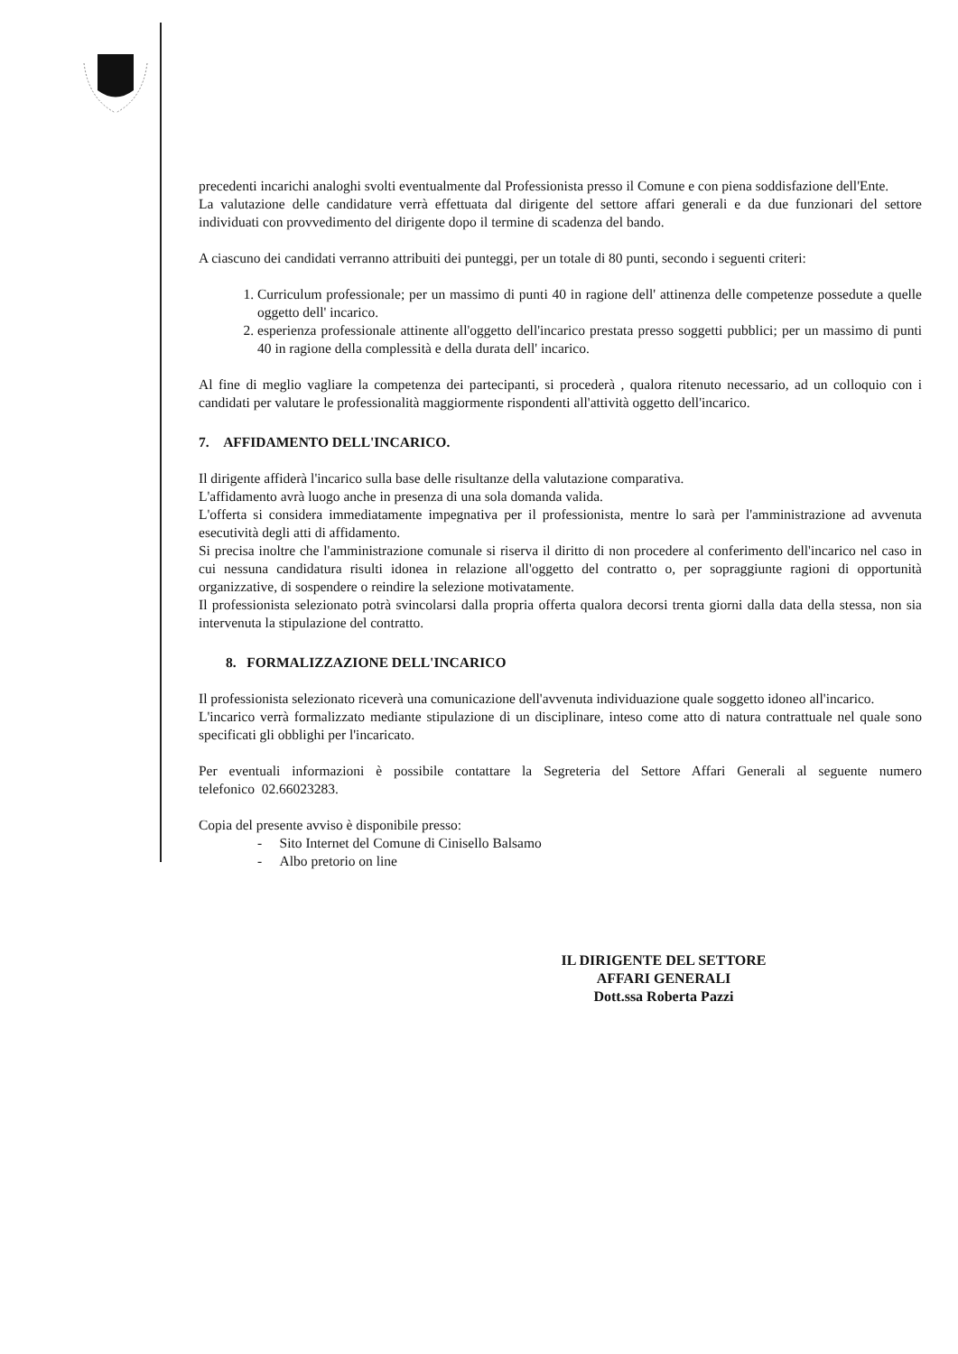precedenti incarichi analoghi svolti eventualmente dal Professionista presso il Comune e con piena soddisfazione dell'Ente.
La valutazione delle candidature verrà effettuata dal dirigente del settore affari generali e da due funzionari del settore individuati con provvedimento del dirigente dopo il termine di scadenza del bando.
A ciascuno dei candidati verranno attribuiti dei punteggi, per un totale di 80 punti, secondo i seguenti criteri:
1. Curriculum professionale; per un massimo di punti 40 in ragione dell' attinenza delle competenze possedute a quelle oggetto dell' incarico.
2. esperienza professionale attinente all'oggetto dell'incarico prestata presso soggetti pubblici; per un massimo di punti 40 in ragione della complessità e della durata dell' incarico.
Al fine di meglio vagliare la competenza dei partecipanti, si procederà , qualora ritenuto necessario, ad un colloquio con i candidati per valutare le professionalità maggiormente rispondenti all'attività oggetto dell'incarico.
7. AFFIDAMENTO DELL'INCARICO.
Il dirigente affiderà l'incarico sulla base delle risultanze della valutazione comparativa.
L'affidamento avrà luogo anche in presenza di una sola domanda valida.
L'offerta si considera immediatamente impegnativa per il professionista, mentre lo sarà per l'amministrazione ad avvenuta esecutività degli atti di affidamento.
Si precisa inoltre che l'amministrazione comunale si riserva il diritto di non procedere al conferimento dell'incarico nel caso in cui nessuna candidatura risulti idonea in relazione all'oggetto del contratto o, per sopraggiunte ragioni di opportunità organizzative, di sospendere o reindire la selezione motivatamente.
Il professionista selezionato potrà svincolarsi dalla propria offerta qualora decorsi trenta giorni dalla data della stessa, non sia intervenuta la stipulazione del contratto.
8. FORMALIZZAZIONE DELL'INCARICO
Il professionista selezionato riceverà una comunicazione dell'avvenuta individuazione quale soggetto idoneo all'incarico.
L'incarico verrà formalizzato mediante stipulazione di un disciplinare, inteso come atto di natura contrattuale nel quale sono specificati gli obblighi per l'incaricato.
Per eventuali informazioni è possibile contattare la Segreteria del Settore Affari Generali al seguente numero telefonico 02.66023283.
Copia del presente avviso è disponibile presso:
- Sito Internet del Comune di Cinisello Balsamo
- Albo pretorio on line
IL DIRIGENTE DEL SETTORE
AFFARI GENERALI
Dott.ssa Roberta Pazzi